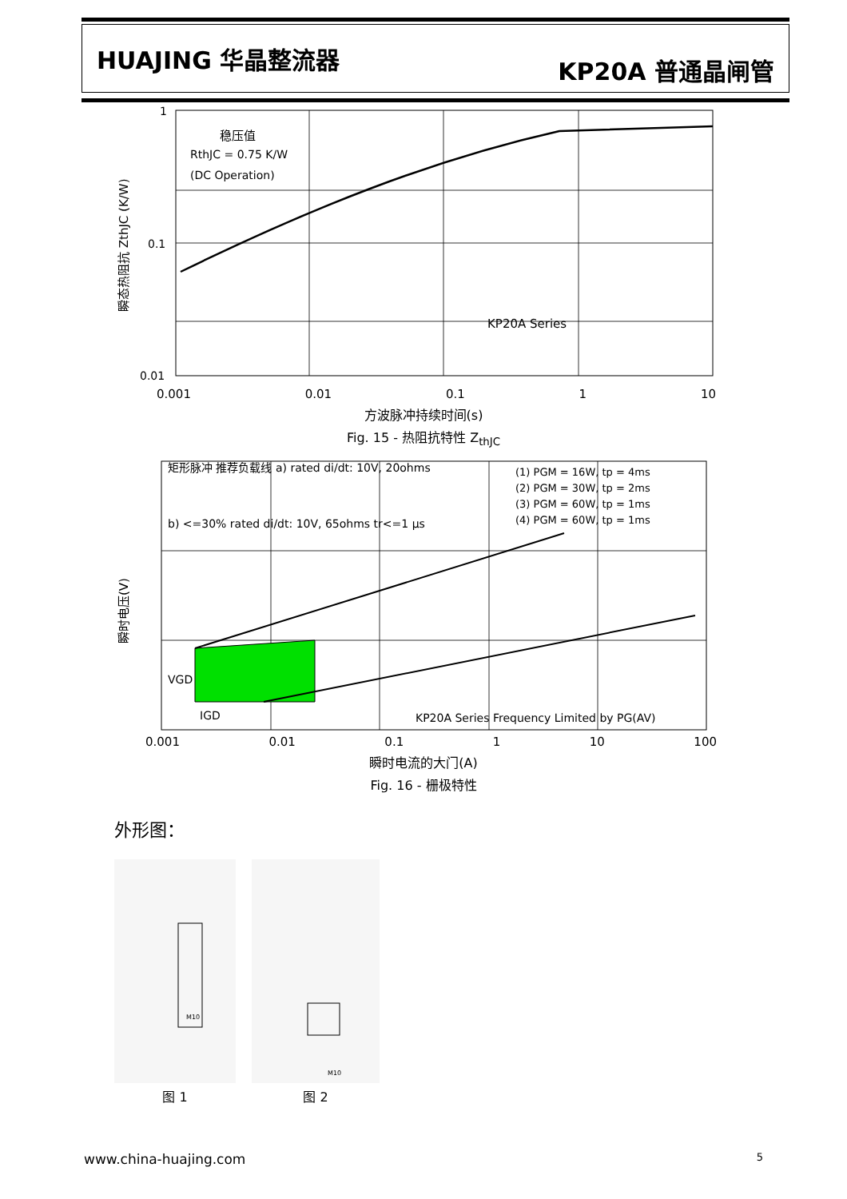HUAJING 华晶整流器
KP20A 普通晶闸管
1
0.1
0.01
稳压值
RthJC = 0.75 K/W
(DC Operation)
KP20A Series
瞬态热阻抗 ZthJC (K/W)
0.001 0.01 0.1 1 10
方波脉冲持续时间(s)
Fig. 15 - 热阻抗特性 Z<sub>thJC</sub>
矩形脉冲 推荐负载线 a) rated di/dt: 10V, 20ohms
b) <=30% rated di/dt: 10V, 65ohms tr<=1 μs
(1) PGM = 16W, tp = 4ms
(2) PGM = 30W, tp = 2ms
(3) PGM = 60W, tp = 1ms
(4) PGM = 60W, tp = 1ms
VGD
IGD
KP20A Series Frequency Limited by PG(AV)
瞬时电压(V)
0.001 0.01 0.1 1 10 100
瞬时电流的大门(A)
Fig. 16 - 栅极特性
外形图：
M10
图 1
M10
图 2
www.china-huajing.com 5